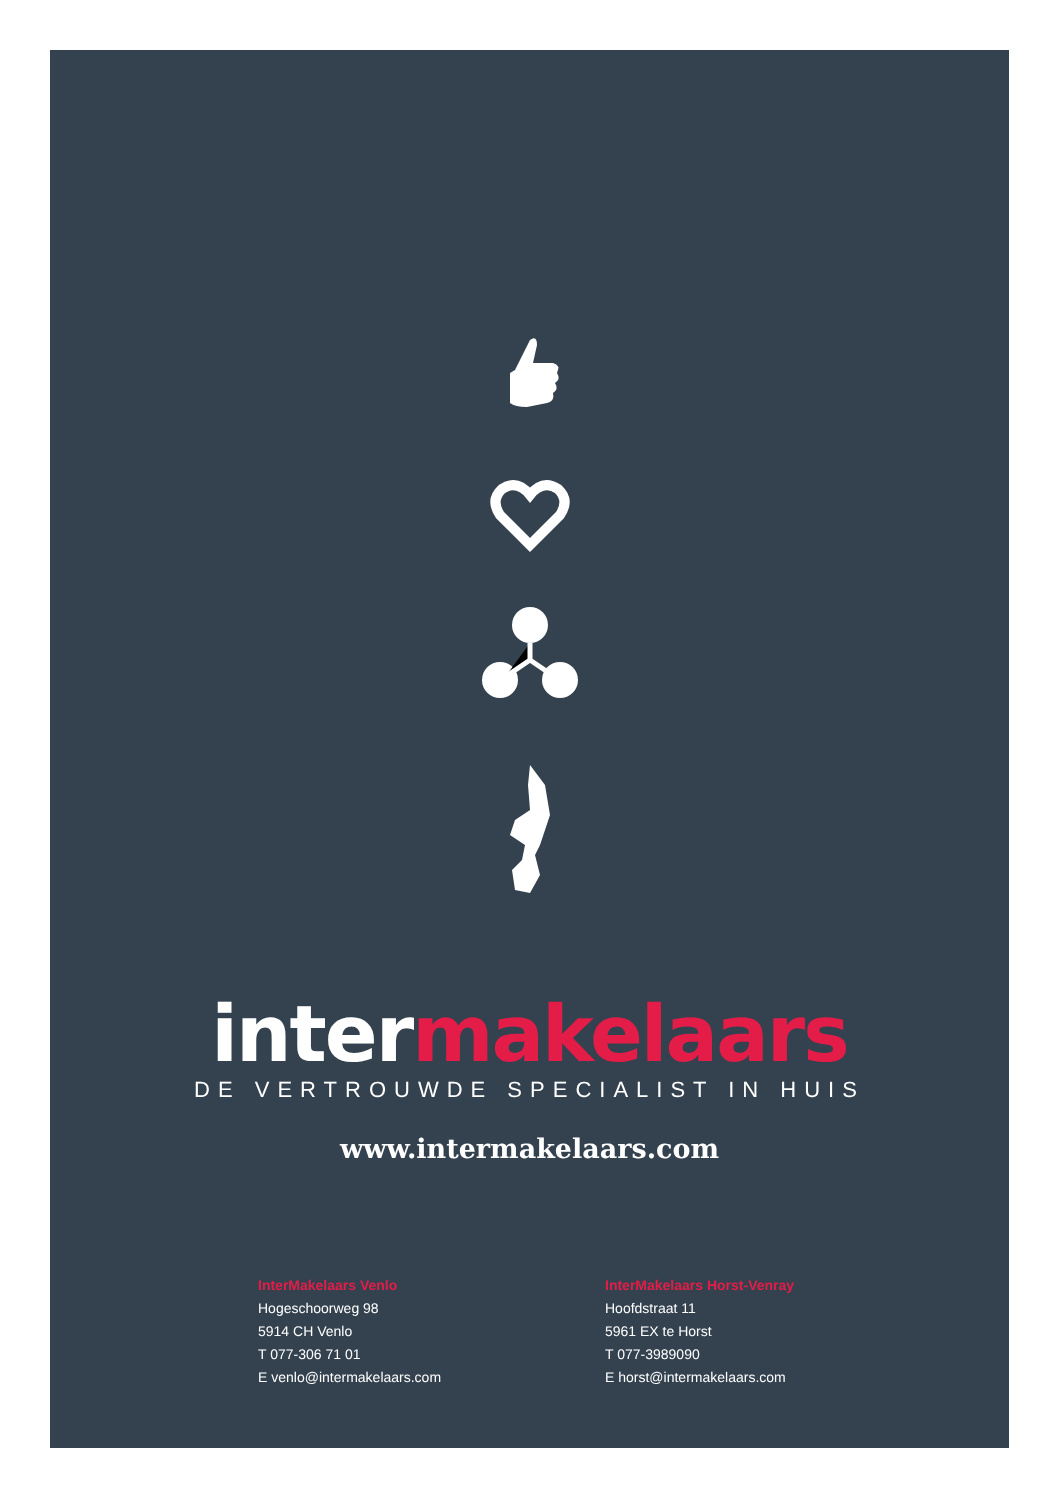intermakelaars
DE VERTROUWDE SPECIALIST IN HUIS
www.intermakelaars.com
InterMakelaars Venlo
Hogeschoorweg 98
5914 CH Venlo
T 077-306 71 01
E venlo@intermakelaars.com
InterMakelaars Horst-Venray
Hoofdstraat 11
5961 EX te Horst
T 077-3989090
E horst@intermakelaars.com